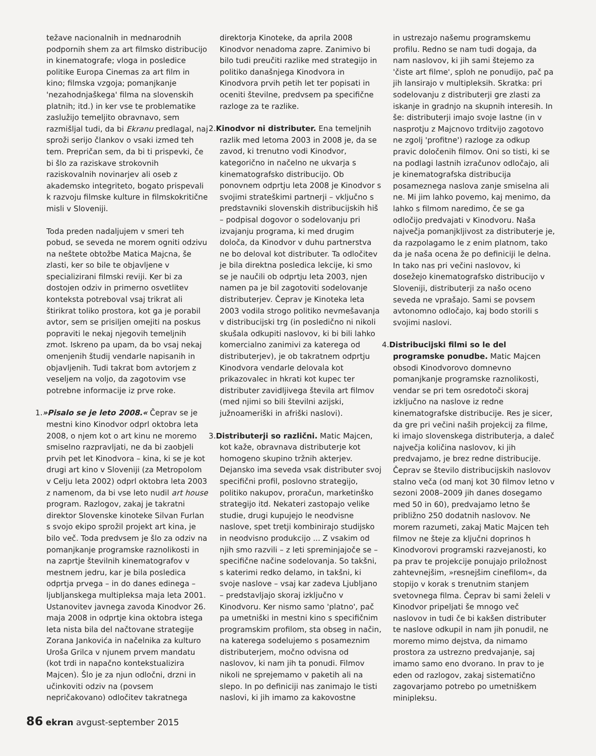težave nacionalnih in mednarodnih podpornih shem za art filmsko distribucijo in kinematografe; vloga in posledice politike Europa Cinemas za art film in kino; filmska vzgoja; pomanjkanje 'nezahodnjaškega' filma na slovenskih platnih; itd.) in ker vse te problematike zaslužijo temeljito obravnavo, sem razmišljal tudi, da bi Ekranu predlagal, naj sproži serijo člankov o vsaki izmed teh tem. Prepričan sem, da bi ti prispevki, če bi šlo za raziskave strokovnih raziskovalnih novinarjev ali oseb z akademsko integriteto, bogato prispevali k razvoju filmske kulture in filmskokritične misli v Sloveniji.
Toda preden nadaljujem v smeri teh pobud, se seveda ne morem ogniti odzivu na neštete obtožbe Matica Majcna, še zlasti, ker so bile te objavljene v specializirani filmski reviji. Ker bi za dostojen odziv in primerno osvetlitev konteksta potreboval vsaj trikrat ali štirikrat toliko prostora, kot ga je porabil avtor, sem se prisiljen omejiti na poskus popraviti le nekaj njegovih temeljnih zmot. Iskreno pa upam, da bo vsaj nekaj omenjenih študij vendarle napisanih in objavljenih. Tudi takrat bom avtorjem z veseljem na voljo, da zagotovim vse potrebne informacije iz prve roke.
1.»Pisalo se je leto 2008.« Čeprav se je mestni kino Kinodvor odprl oktobra leta 2008, o njem kot o art kinu ne moremo smiselno razpravljati, ne da bi zaobjeli prvih pet let Kinodvora – kina, ki se je kot drugi art kino v Sloveniji (za Metropolom v Celju leta 2002) odprl oktobra leta 2003 z namenom, da bi vse leto nudil art house program. Razlogov, zakaj je takratni direktor Slovenske kinoteke Silvan Furlan s svojo ekipo sprožil projekt art kina, je bilo več. Toda predvsem je šlo za odziv na pomanjkanje programske raznolikosti in na zaprtje številnih kinematografov v mestnem jedru, kar je bila posledica odprtja prvega – in do danes edinega – ljubljanskega multipleksa maja leta 2001. Ustanovitev javnega zavoda Kinodvor 26. maja 2008 in odprtje kina oktobra istega leta nista bila del načtovane strategije Zorana Jankovića in načelnika za kulturo Uroša Grilca v njunem prvem mandatu (kot trdi in napačno kontekstualizira Majcen). Šlo je za njun odločni, drzni in učinkoviti odziv na (povsem nepričakovano) odločitev takratnega
direktorja Kinoteke, da aprila 2008 Kinodvor nenadoma zapre. Zanimivo bi bilo tudi preučiti razlike med strategijo in politiko današnjega Kinodvora in Kinodvora prvih petih let ter popisati in oceniti številne, predvsem pa specifične razloge za te razlike.
2. Kinodvor ni distributer. Ena temeljnih razlik med letoma 2003 in 2008 je, da se zavod, ki trenutno vodi Kinodvor, kategorično in načelno ne ukvarja s kinematografsko distribucijo. Ob ponovnem odprtju leta 2008 je Kinodvor s svojimi strateškimi partnerji – vključno s predstavniki slovenskih distribucijskih hiš – podpisal dogovor o sodelovanju pri izvajanju programa, ki med drugim določa, da Kinodvor v duhu partnerstva ne bo deloval kot distributer. Ta odločitev je bila direktna posledica lekcije, ki smo se je naučili ob odprtju leta 2003, njen namen pa je bil zagotoviti sodelovanje distributerjev. Čeprav je Kinoteka leta 2003 vodila strogo politiko nevmešavanja v distribucijski trg (in posledično ni nikoli skušala odkupiti naslovov, ki bi bili lahko komercialno zanimivi za katerega od distributerjev), je ob takratnem odprtju Kinodvora vendarle delovala kot prikazovalec in hkrati kot kupec ter distributer zavidljivega števila art filmov (med njimi so bili številni azijski, južnoameriški in afriški naslovi).
3. Distributerji so različni. Matic Majcen, kot kaže, obravnava distributerje kot homogeno skupino tržnih akterjev. Dejansko ima seveda vsak distributer svoj specifični profil, poslovno strategijo, politiko nakupov, proračun, marketinško strategijo itd. Nekateri zastopajo velike studie, drugi kupujejo le neodvisne naslove, spet tretji kombinirajo studijsko in neodvisno produkcijo ... Z vsakim od njih smo razvili – z leti spreminjajoče se – specifične načine sodelovanja. So takšni, s katerimi redko delamo, in takšni, ki svoje naslove – vsaj kar zadeva Ljubljano – predstavljajo skoraj izključno v Kinodvoru. Ker nismo samo 'platno', pač pa umetniški in mestni kino s specifičnim programskim profilom, sta obseg in način, na katerega sodelujemo s posameznim distributerjem, močno odvisna od naslovov, ki nam jih ta ponudi. Filmov nikoli ne sprejemamo v paketih ali na slepo. In po definiciji nas zanimajo le tisti naslovi, ki jih imamo za kakovostne
in ustrezajo našemu programskemu profilu. Redno se nam tudi dogaja, da nam naslovov, ki jih sami štejemo za 'čiste art filme', sploh ne ponudijo, pač pa jih lansirajo v multipleksih. Skratka: pri sodelovanju z distributerji gre zlasti za iskanje in gradnjo na skupnih interesih. In še: distributerji imajo svoje lastne (in v nasprotju z Majcnovo trditvijo zagotovo ne zgolj 'profitne') razloge za odkup pravic določenih filmov. Oni so tisti, ki se na podlagi lastnih izračunov odločajo, ali je kinematografska distribucija posameznega naslova zanje smiselna ali ne. Mi jim lahko povemo, kaj menimo, da lahko s filmom naredimo, če se ga odločijo predvajati v Kinodvoru. Naša največja pomanjkljivost za distributerje je, da razpolagamo le z enim platnom, tako da je naša ocena že po definiciji le delna. In tako nas pri večini naslovov, ki dosežejo kinematografsko distribucijo v Sloveniji, distributerji za našo oceno seveda ne vprašajo. Sami se povsem avtonomno odločajo, kaj bodo storili s svojimi naslovi.
4. Distribucijski filmi so le del programske ponudbe. Matic Majcen obsodi Kinodvorovo domnevno pomanjkanje programske raznolikosti, vendar se pri tem osredotoči skoraj izključno na naslove iz redne kinematografske distribucije. Res je sicer, da gre pri večini naših projekcij za filme, ki imajo slovenskega distributerja, a daleč največja količina naslovov, ki jih predvajamo, je brez redne distribucije. Čeprav se število distribucijskih naslovov stalno veča (od manj kot 30 filmov letno v sezoni 2008–2009 jih danes dosegamo med 50 in 60), predvajamo letno še približno 250 dodatnih naslovov. Ne morem razumeti, zakaj Matic Majcen teh filmov ne šteje za ključni doprinos h Kinodvorovi programski razvejanosti, ko pa prav te projekcije ponujajo priložnost zahtevnejšim, »resnejšim cinefilom«, da stopijo v korak s trenutnim stanjem svetovnega filma. Čeprav bi sami želeli v Kinodvor pripeljati še mnogo več naslovov in tudi če bi kakšen distributer te naslove odkupil in nam jih ponudil, ne moremo mimo dejstva, da nimamo prostora za ustrezno predvajanje, saj imamo samo eno dvorano. In prav to je eden od razlogov, zakaj sistematično zagovarjamo potrebo po umetniškem minipleksu.
86 ekran avgust-september 2015